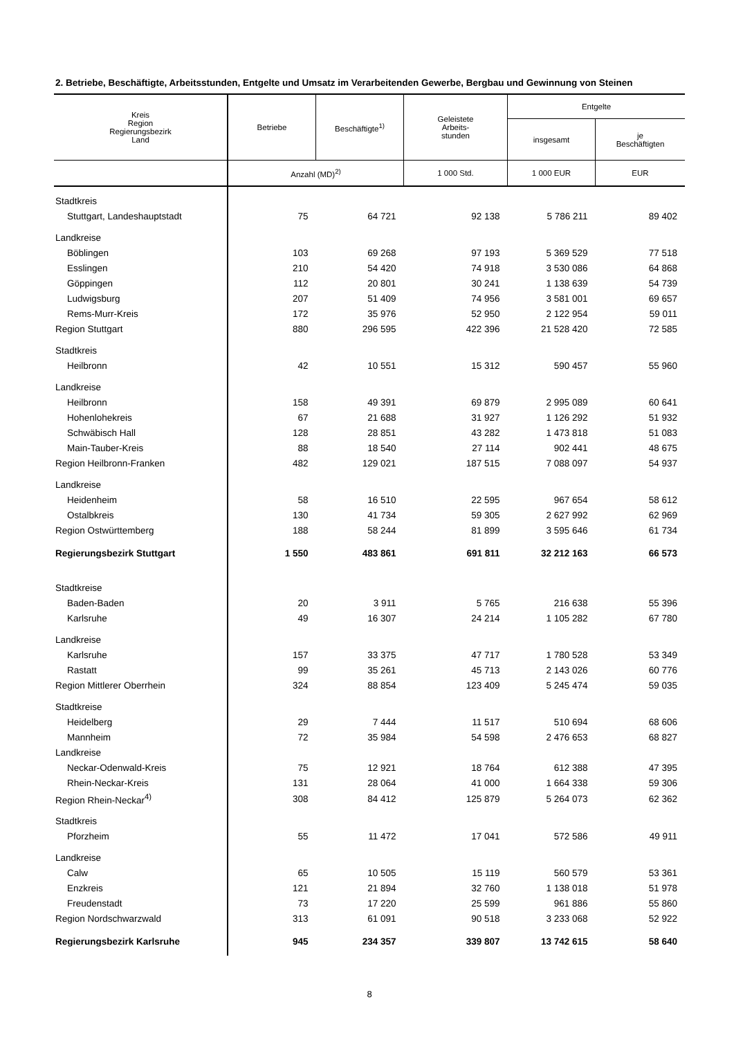2. Betriebe, Beschäftigte, Arbeitsstunden, Entgelte und Umsatz im Verarbeitenden Gewerbe, Bergbau und Gewinnung von Steinen
| Kreis Region Regierungsbezirk Land | Betriebe | Beschäftigte<sup>1)</sup> | Geleistete Arbeits- stunden | Entgelte | |
| --- | --- | --- | --- | --- | --- |
| | | | | insgesamt | je Beschäftigten |
| | Anzahl (MD)<sup>2)</sup> | | 1 000 Std. | 1 000 EUR | EUR |
| Stadtkreis | | | | | |
| Stuttgart, Landeshauptstadt | 75 | 64 721 | 92 138 | 5 786 211 | 89 402 |
| Landkreise | | | | | |
| Böblingen | 103 | 69 268 | 97 193 | 5 369 529 | 77 518 |
| Esslingen | 210 | 54 420 | 74 918 | 3 530 086 | 64 868 |
| Göppingen | 112 | 20 801 | 30 241 | 1 138 639 | 54 739 |
| Ludwigsburg | 207 | 51 409 | 74 956 | 3 581 001 | 69 657 |
| Rems-Murr-Kreis | 172 | 35 976 | 52 950 | 2 122 954 | 59 011 |
| Region Stuttgart | 880 | 296 595 | 422 396 | 21 528 420 | 72 585 |
| Stadtkreis | | | | | |
| Heilbronn | 42 | 10 551 | 15 312 | 590 457 | 55 960 |
| Landkreise | | | | | |
| Heilbronn | 158 | 49 391 | 69 879 | 2 995 089 | 60 641 |
| Hohenlohekreis | 67 | 21 688 | 31 927 | 1 126 292 | 51 932 |
| Schwäbisch Hall | 128 | 28 851 | 43 282 | 1 473 818 | 51 083 |
| Main-Tauber-Kreis | 88 | 18 540 | 27 114 | 902 441 | 48 675 |
| Region Heilbronn-Franken | 482 | 129 021 | 187 515 | 7 088 097 | 54 937 |
| Landkreise | | | | | |
| Heidenheim | 58 | 16 510 | 22 595 | 967 654 | 58 612 |
| Ostalbkreis | 130 | 41 734 | 59 305 | 2 627 992 | 62 969 |
| Region Ostwürttemberg | 188 | 58 244 | 81 899 | 3 595 646 | 61 734 |
| Regierungsbezirk Stuttgart | 1 550 | 483 861 | 691 811 | 32 212 163 | 66 573 |
| Stadtkreise | | | | | |
| Baden-Baden | 20 | 3 911 | 5 765 | 216 638 | 55 396 |
| Karlsruhe | 49 | 16 307 | 24 214 | 1 105 282 | 67 780 |
| Landkreise | | | | | |
| Karlsruhe | 157 | 33 375 | 47 717 | 1 780 528 | 53 349 |
| Rastatt | 99 | 35 261 | 45 713 | 2 143 026 | 60 776 |
| Region Mittlerer Oberrhein | 324 | 88 854 | 123 409 | 5 245 474 | 59 035 |
| Stadtkreise | | | | | |
| Heidelberg | 29 | 7 444 | 11 517 | 510 694 | 68 606 |
| Mannheim | 72 | 35 984 | 54 598 | 2 476 653 | 68 827 |
| Landkreise | | | | | |
| Neckar-Odenwald-Kreis | 75 | 12 921 | 18 764 | 612 388 | 47 395 |
| Rhein-Neckar-Kreis | 131 | 28 064 | 41 000 | 1 664 338 | 59 306 |
| Region Rhein-Neckar<sup>4)</sup> | 308 | 84 412 | 125 879 | 5 264 073 | 62 362 |
| Stadtkreis | | | | | |
| Pforzheim | 55 | 11 472 | 17 041 | 572 586 | 49 911 |
| Landkreise | | | | | |
| Calw | 65 | 10 505 | 15 119 | 560 579 | 53 361 |
| Enzkreis | 121 | 21 894 | 32 760 | 1 138 018 | 51 978 |
| Freudenstadt | 73 | 17 220 | 25 599 | 961 886 | 55 860 |
| Region Nordschwarzwald | 313 | 61 091 | 90 518 | 3 233 068 | 52 922 |
| Regierungsbezirk Karlsruhe | 945 | 234 357 | 339 807 | 13 742 615 | 58 640 |
8